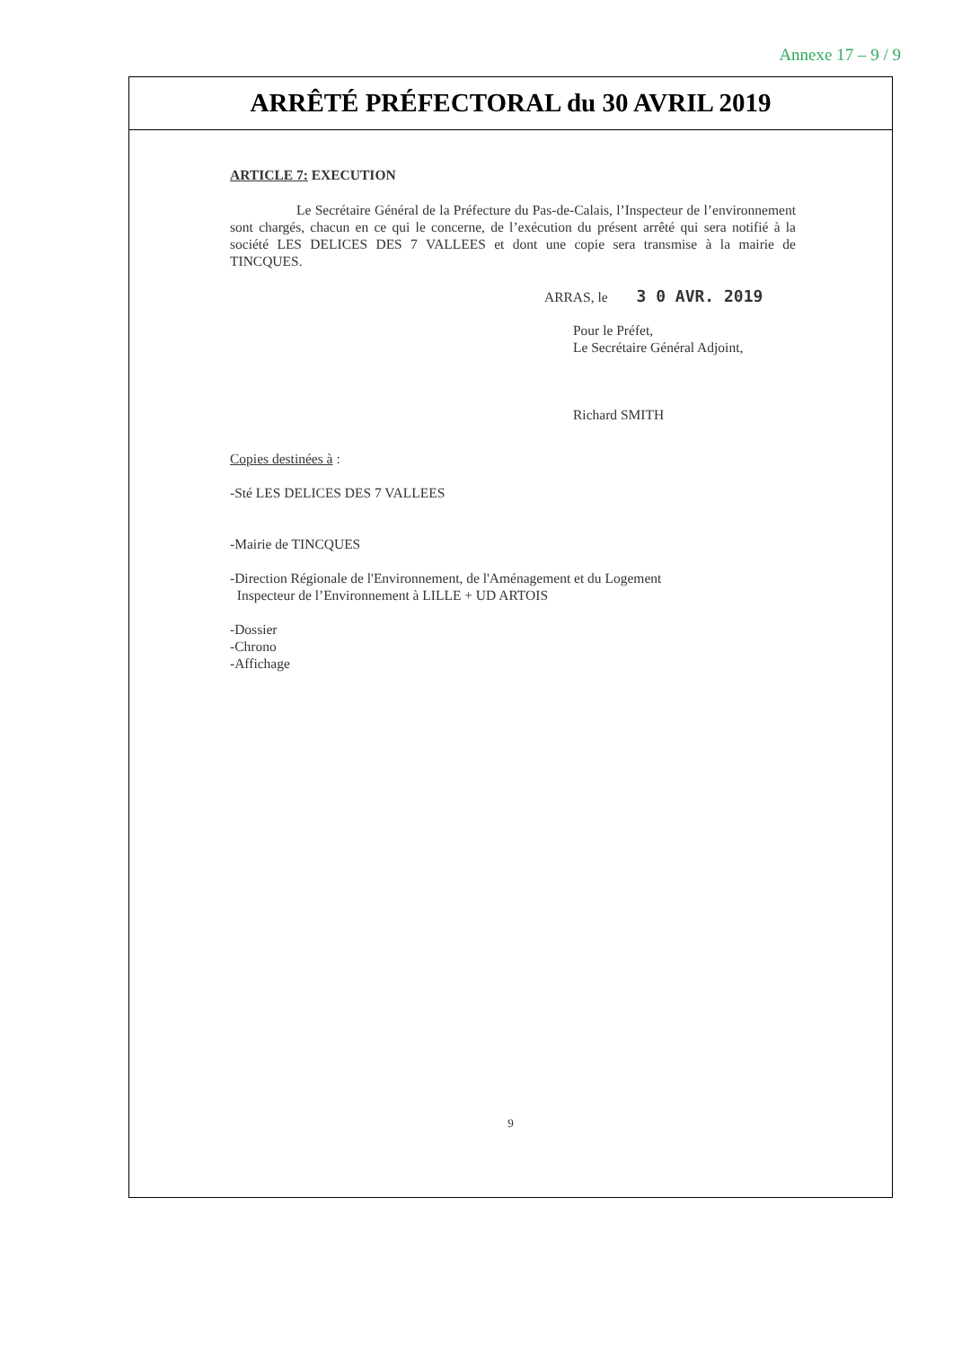Annexe 17 – 9 / 9
ARRÊTÉ PRÉFECTORAL du 30 AVRIL 2019
ARTICLE 7: EXECUTION
Le Secrétaire Général de la Préfecture du Pas-de-Calais, l’Inspecteur de l’environnement sont chargés, chacun en ce qui le concerne, de l’exécution du présent arrêté qui sera notifié à la société LES DELICES DES 7 VALLEES et dont une copie sera transmise à la mairie de TINCQUES.
ARRAS, le 3 0 AVR. 2019
Pour le Préfet,
Le Secrétaire Général Adjoint,
Richard SMITH
Copies destinées à :
-Sté LES DELICES DES 7 VALLEES
-Mairie de TINCQUES
-Direction Régionale de l'Environnement, de l'Aménagement et du Logement
Inspecteur de l’Environnement à LILLE + UD ARTOIS
-Dossier
-Chrono
-Affichage
9